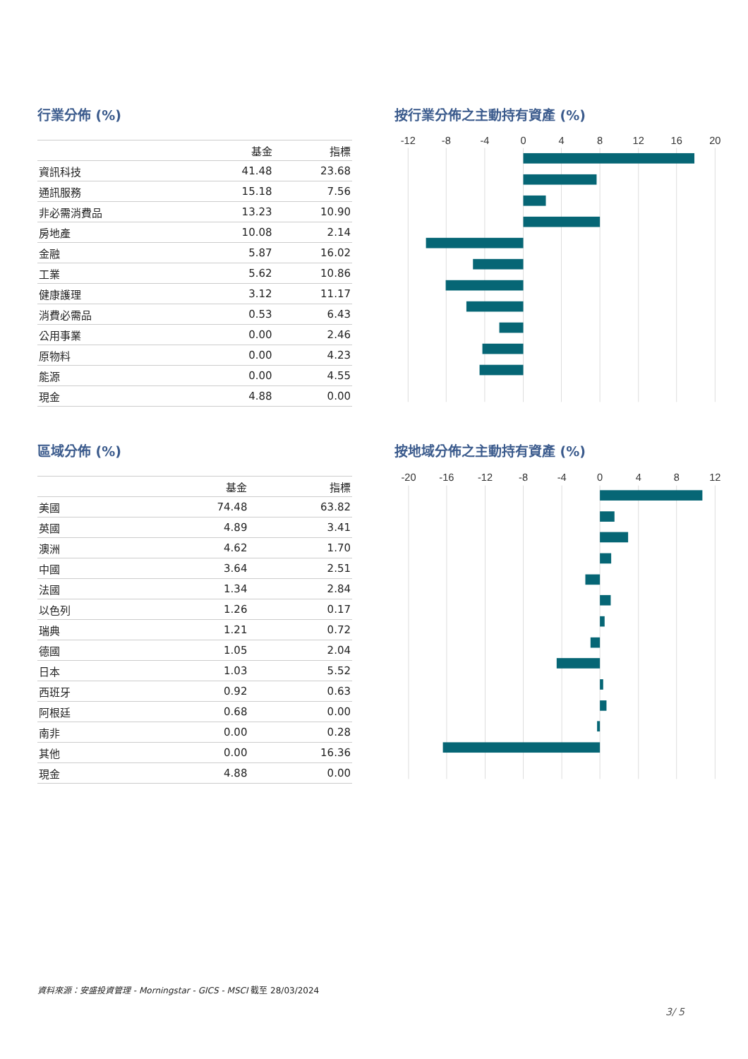行業分佈 (%)
| | 基金 | 指標 |
| --- | --- | --- |
| 資訊科技 | 41.48 | 23.68 |
| 通訊服務 | 15.18 | 7.56 |
| 非必需消費品 | 13.23 | 10.90 |
| 房地產 | 10.08 | 2.14 |
| 金融 | 5.87 | 16.02 |
| 工業 | 5.62 | 10.86 |
| 健康護理 | 3.12 | 11.17 |
| 消費必需品 | 0.53 | 6.43 |
| 公用事業 | 0.00 | 2.46 |
| 原物料 | 0.00 | 4.23 |
| 能源 | 0.00 | 4.55 |
| 現金 | 4.88 | 0.00 |
按行業分佈之主動持有資產 (%)
-12
-8
-4
0
4
8
12
16
20
區域分佈 (%)
| | 基金 | 指標 |
| --- | --- | --- |
| 美國 | 74.48 | 63.82 |
| 英國 | 4.89 | 3.41 |
| 澳洲 | 4.62 | 1.70 |
| 中國 | 3.64 | 2.51 |
| 法國 | 1.34 | 2.84 |
| 以色列 | 1.26 | 0.17 |
| 瑞典 | 1.21 | 0.72 |
| 德國 | 1.05 | 2.04 |
| 日本 | 1.03 | 5.52 |
| 西班牙 | 0.92 | 0.63 |
| 阿根廷 | 0.68 | 0.00 |
| 南非 | 0.00 | 0.28 |
| 其他 | 0.00 | 16.36 |
| 現金 | 4.88 | 0.00 |
按地域分佈之主動持有資產 (%)
-20
-16
-12
-8
-4
0
4
8
12
資料來源：安盛投資管理 - Morningstar - GICS - MSCI 截至 28/03/2024
3/ 5